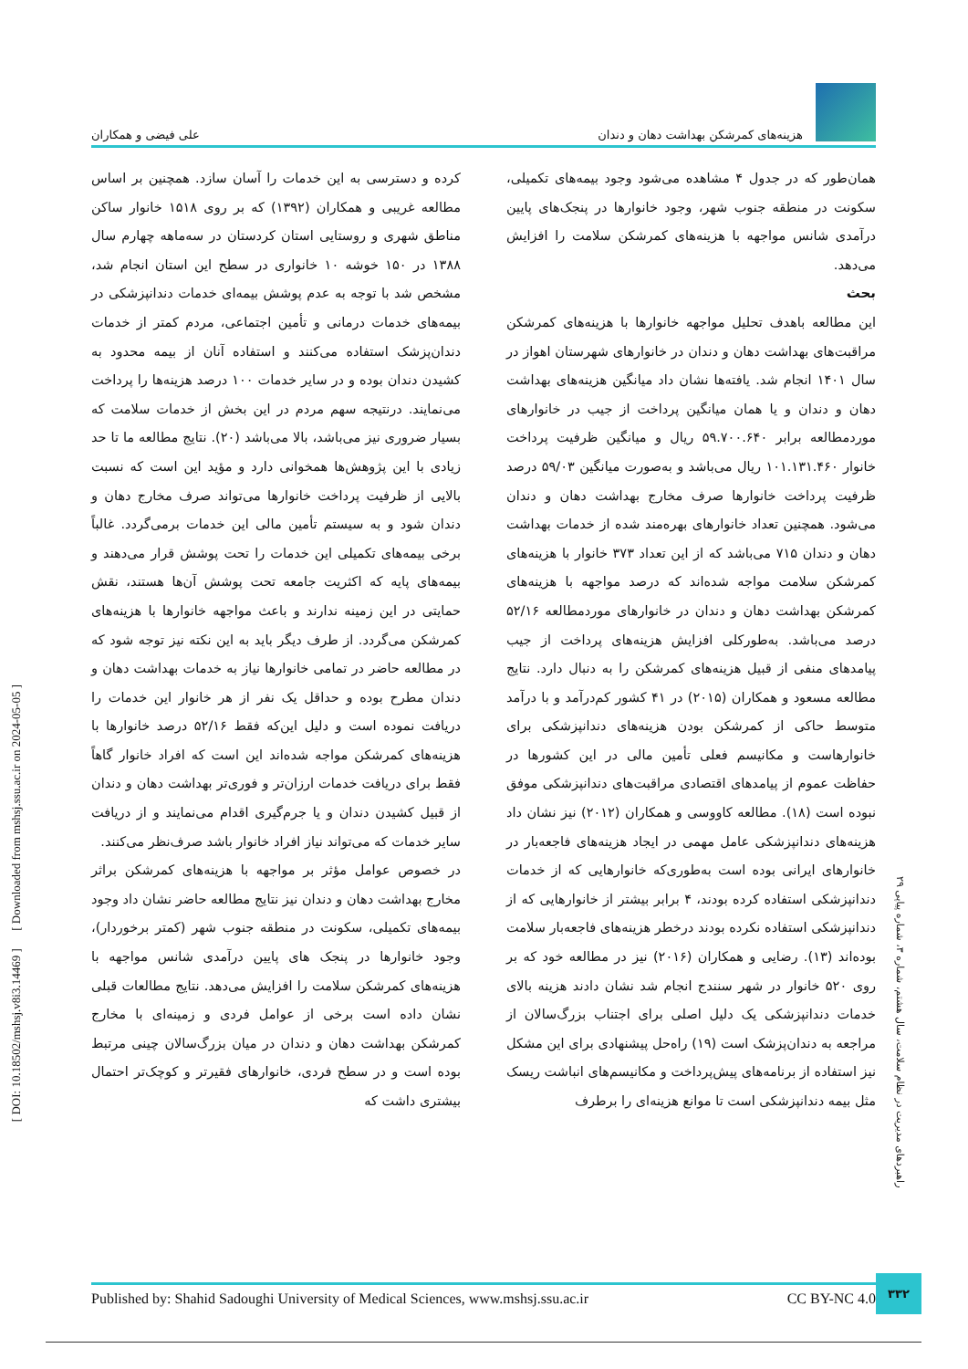هزینه‌های کمرشکن بهداشت دهان و دندان
علی فیضی و همکاران
همان‌طور که در جدول ۴ مشاهده می‌شود وجود بیمه‌های تکمیلی، سکونت در منطقه جنوب شهر، وجود خانوارها در پنجک‌های پایین درآمدی شانس مواجهه با هزینه‌های کمرشکن سلامت را افزایش می‌دهد.
بحث
این مطالعه باهدف تحلیل مواجهه خانوارها با هزینه‌های کمرشکن مراقبت‌های بهداشت دهان و دندان در خانوارهای شهرستان اهواز در سال ۱۴۰۱ انجام شد. یافته‌ها نشان داد میانگین هزینه‌های بهداشت دهان و دندان و یا همان میانگین پرداخت از جیب در خانوارهای موردمطالعه برابر ۵۹.۷۰۰.۶۴۰ ریال و میانگین ظرفیت پرداخت خانوار ۱۰۱.۱۳۱.۴۶۰ ریال می‌باشد و به‌صورت میانگین ۵۹/۰۳ درصد ظرفیت پرداخت خانوارها صرف مخارج بهداشت دهان و دندان می‌شود. همچنین تعداد خانوارهای بهره‌مند شده از خدمات بهداشت دهان و دندان ۷۱۵ می‌باشد که از این تعداد ۳۷۳ خانوار با هزینه‌های کمرشکن سلامت مواجه شده‌اند که درصد مواجهه با هزینه‌های کمرشکن بهداشت دهان و دندان در خانوارهای موردمطالعه ۵۲/۱۶ درصد می‌باشد. به‌طورکلی افزایش هزینه‌های پرداخت از جیب پیامدهای منفی از قبیل هزینه‌های کمرشکن را به دنبال دارد. نتایج مطالعه مسعود و همکاران (۲۰۱۵) در ۴۱ کشور کم‌درآمد و با درآمد متوسط حاکی از کمرشکن بودن هزینه‌های دندانپزشکی برای خانوارهاست و مکانیسم فعلی تأمین مالی در این کشورها در حفاظت عموم از پیامدهای اقتصادی مراقبت‌های دندانپزشکی موفق نبوده است (۱۸). مطالعه کاووسی و همکاران (۲۰۱۲) نیز نشان داد هزینه‌های دندانپزشکی عامل مهمی در ایجاد هزینه‌های فاجعه‌بار در خانوارهای ایرانی بوده است به‌طوری‌که خانوارهایی که از خدمات دندانپزشکی استفاده کرده بودند، ۴ برابر بیشتر از خانوارهایی که از دندانپزشکی استفاده نکرده بودند درخطر هزینه‌های فاجعه‌بار سلامت بوده‌اند (۱۳). رضایی و همکاران (۲۰۱۶) نیز در مطالعه خود که بر روی ۵۲۰ خانوار در شهر سنندج انجام شد نشان دادند هزینه بالای خدمات دندانپزشکی یک دلیل اصلی برای اجتناب بزرگ‌سالان از مراجعه به دندان‌پزشک است (۱۹) راه‌حل پیشنهادی برای این مشکل نیز استفاده از برنامه‌های پیش‌پرداخت و مکانیسم‌های انباشت ریسک مثل بیمه دندانپزشکی است تا موانع هزینه‌ای را برطرف
کرده و دسترسی به این خدمات را آسان سازد. همچنین بر اساس مطالعه غریبی و همکاران (۱۳۹۲) که بر روی ۱۵۱۸ خانوار ساکن مناطق شهری و روستایی استان کردستان در سه‌ماهه چهارم سال ۱۳۸۸ در ۱۵۰ خوشه ۱۰ خانواری در سطح این استان انجام شد، مشخص شد با توجه به عدم پوشش بیمه‌ای خدمات دندانپزشکی در بیمه‌های خدمات درمانی و تأمین اجتماعی، مردم کمتر از خدمات دندان‌پزشک استفاده می‌کنند و استفاده آنان از بیمه محدود به کشیدن دندان بوده و در سایر خدمات ۱۰۰ درصد هزینه‌ها را پرداخت می‌نمایند. درنتیجه سهم مردم در این بخش از خدمات سلامت که بسیار ضروری نیز می‌باشد، بالا می‌باشد (۲۰). نتایج مطالعه ما تا حد زیادی با این پژوهش‌ها همخوانی دارد و مؤید این است که نسبت بالایی از ظرفیت پرداخت خانوارها می‌تواند صرف مخارج دهان و دندان شود و به سیستم تأمین مالی این خدمات برمی‌گردد. غالباً برخی بیمه‌های تکمیلی این خدمات را تحت پوشش قرار می‌دهند و بیمه‌های پایه که اکثریت جامعه تحت پوشش آن‌ها هستند، نقش حمایتی در این زمینه ندارند و باعث مواجهه خانوارها با هزینه‌های کمرشکن می‌گردد. از طرف دیگر باید به این نکته نیز توجه شود که در مطالعه حاضر در تمامی خانوارها نیاز به خدمات بهداشت دهان و دندان مطرح بوده و حداقل یک نفر از هر خانوار این خدمات را دریافت نموده است و دلیل این‌که فقط ۵۲/۱۶ درصد خانوارها با هزینه‌های کمرشکن مواجه شده‌اند این است که افراد خانوار گاهاً فقط برای دریافت خدمات ارزان‌تر و فوری‌تر بهداشت دهان و دندان از قبیل کشیدن دندان و یا جرم‌گیری اقدام می‌نمایند و از دریافت سایر خدمات که می‌تواند نیاز افراد خانوار باشد صرف‌نظر می‌کنند.
در خصوص عوامل مؤثر بر مواجهه با هزینه‌های کمرشکن براثر مخارج بهداشت دهان و دندان نیز نتایج مطالعه حاضر نشان داد وجود بیمه‌های تکمیلی، سکونت در منطقه جنوب شهر (کمتر برخوردار)، وجود خانوارها در پنجک های پایین درآمدی شانس مواجهه با هزینه‌های کمرشکن سلامت را افزایش می‌دهد. نتایج مطالعات قبلی نشان داده است برخی از عوامل فردی و زمینه‌ای با مخارج کمرشکن بهداشت دهان و دندان در میان بزرگ‌سالان چینی مرتبط بوده است و در سطح فردی، خانوارهای فقیرتر و کوچک‌تر احتمال بیشتری داشت که
[ DOI: 10.18502/mshsj.v8i3.14469 ] [ Downloaded from mshsj.ssu.ac.ir on 2024-05-05 ]
راهبردهای مدیریت در نظام سلامت، سال هشتم، شماره ۳، شماره پیاپی ۲۹
۳۳۲
Published by: Shahid Sadoughi University of Medical Sciences, www.mshsj.ssu.ac.ir CC BY-NC 4.0